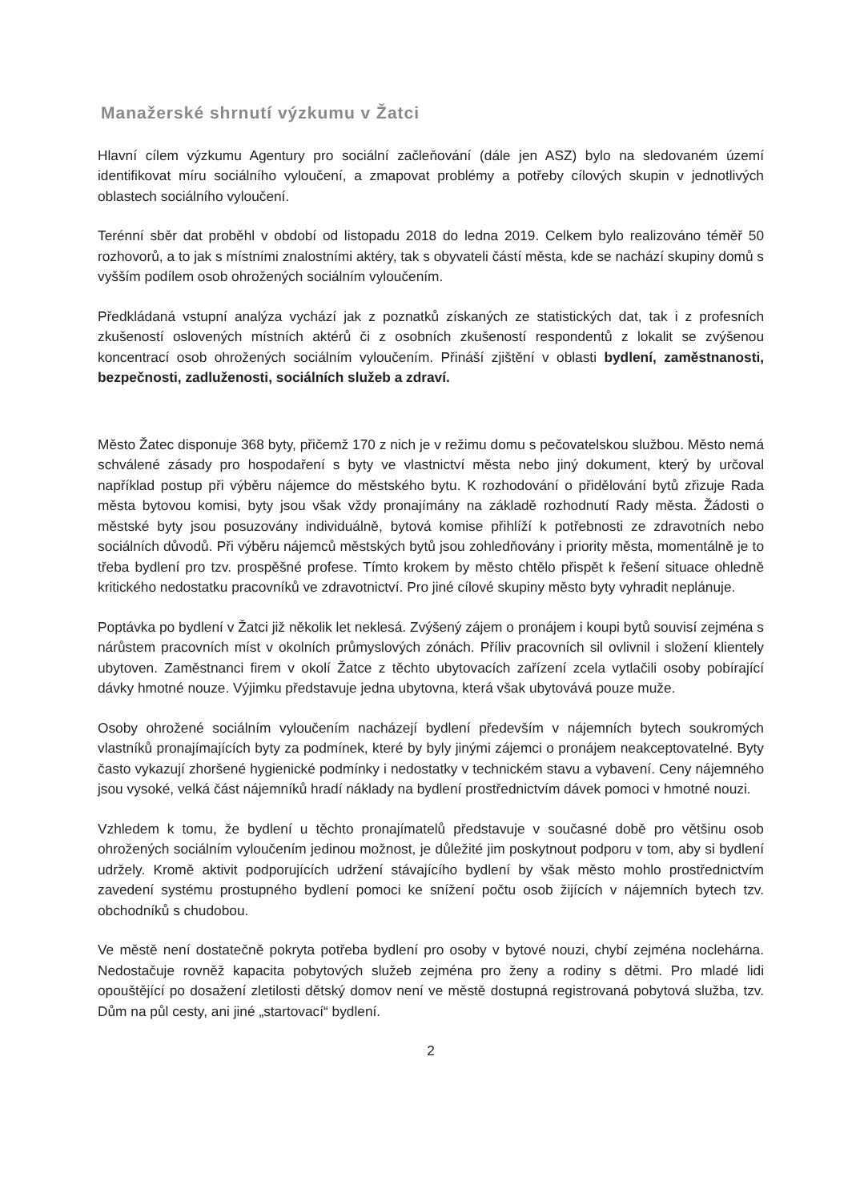Manažerské shrnutí výzkumu v Žatci
Hlavní cílem výzkumu Agentury pro sociální začleňování (dále jen ASZ) bylo na sledovaném území identifikovat míru sociálního vyloučení, a zmapovat problémy a potřeby cílových skupin v jednotlivých oblastech sociálního vyloučení.
Terénní sběr dat proběhl v období od listopadu 2018 do ledna 2019. Celkem bylo realizováno téměř 50 rozhovorů, a to jak s místními znalostními aktéry, tak s obyvateli částí města, kde se nachází skupiny domů s vyšším podílem osob ohrožených sociálním vyloučením.
Předkládaná vstupní analýza vychází jak z poznatků získaných ze statistických dat, tak i z profesních zkušeností oslovených místních aktérů či z osobních zkušeností respondentů z lokalit se zvýšenou koncentrací osob ohrožených sociálním vyloučením. Přináší zjištění v oblasti bydlení, zaměstnanosti, bezpečnosti, zadluženosti, sociálních služeb a zdraví.
Město Žatec disponuje 368 byty, přičemž 170 z nich je v režimu domu s pečovatelskou službou. Město nemá schválené zásady pro hospodaření s byty ve vlastnictví města nebo jiný dokument, který by určoval například postup při výběru nájemce do městského bytu. K rozhodování o přidělování bytů zřizuje Rada města bytovou komisi, byty jsou však vždy pronajímány na základě rozhodnutí Rady města. Žádosti o městské byty jsou posuzovány individuálně, bytová komise přihlíží k potřebnosti ze zdravotních nebo sociálních důvodů. Při výběru nájemců městských bytů jsou zohledňovány i priority města, momentálně je to třeba bydlení pro tzv. prospěšné profese. Tímto krokem by město chtělo přispět k řešení situace ohledně kritického nedostatku pracovníků ve zdravotnictví. Pro jiné cílové skupiny město byty vyhradit neplánuje.
Poptávka po bydlení v Žatci již několik let neklesá. Zvýšený zájem o pronájem i koupi bytů souvisí zejména s nárůstem pracovních míst v okolních průmyslových zónách. Příliv pracovních sil ovlivnil i složení klientely ubytoven. Zaměstnanci firem v okolí Žatce z těchto ubytovacích zařízení zcela vytlačili osoby pobírající dávky hmotné nouze. Výjimku představuje jedna ubytovna, která však ubytovává pouze muže.
Osoby ohrožené sociálním vyloučením nacházejí bydlení především v nájemních bytech soukromých vlastníků pronajímajících byty za podmínek, které by byly jinými zájemci o pronájem neakceptovatelné. Byty často vykazují zhoršené hygienické podmínky i nedostatky v technickém stavu a vybavení. Ceny nájemného jsou vysoké, velká část nájemníků hradí náklady na bydlení prostřednictvím dávek pomoci v hmotné nouzi.
Vzhledem k tomu, že bydlení u těchto pronajímatelů představuje v současné době pro většinu osob ohrožených sociálním vyloučením jedinou možnost, je důležité jim poskytnout podporu v tom, aby si bydlení udržely. Kromě aktivit podporujících udržení stávajícího bydlení by však město mohlo prostřednictvím zavedení systému prostupného bydlení pomoci ke snížení počtu osob žijících v nájemních bytech tzv. obchodníků s chudobou.
Ve městě není dostatečně pokryta potřeba bydlení pro osoby v bytové nouzi, chybí zejména noclehárna. Nedostačuje rovněž kapacita pobytových služeb zejména pro ženy a rodiny s dětmi. Pro mladé lidi opouštějící po dosažení zletilosti dětský domov není ve městě dostupná registrovaná pobytová služba, tzv. Dům na půl cesty, ani jiné „startovací“ bydlení.
2